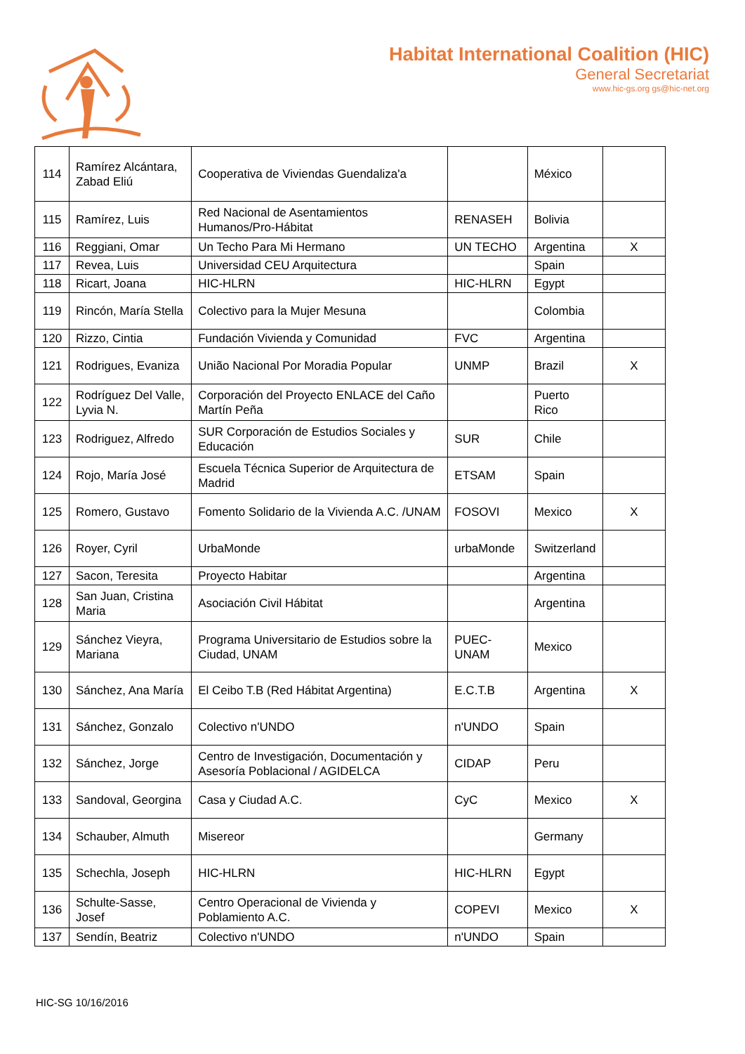Habitat International Coalition (HIC)
General Secretariat
www.hic-gs.org gs@hic-net.org
| 114 | Ramírez Alcántara, Zabad Eliú | Cooperativa de Viviendas Guendaliza'a | | México | |
| 115 | Ramírez, Luis | Red Nacional de Asentamientos Humanos/Pro-Hábitat | RENASEH | Bolivia | |
| 116 | Reggiani, Omar | Un Techo Para Mi Hermano | UN TECHO | Argentina | X |
| 117 | Revea, Luis | Universidad CEU Arquitectura | | Spain | |
| 118 | Ricart, Joana | HIC-HLRN | HIC-HLRN | Egypt | |
| 119 | Rincón, María Stella | Colectivo para la Mujer Mesuna | | Colombia | |
| 120 | Rizzo, Cintia | Fundación Vivienda y Comunidad | FVC | Argentina | |
| 121 | Rodrigues, Evaniza | União Nacional Por Moradia Popular | UNMP | Brazil | X |
| 122 | Rodríguez Del Valle, Lyvia N. | Corporación del Proyecto ENLACE del Caño Martín Peña | | Puerto Rico | |
| 123 | Rodriguez, Alfredo | SUR Corporación de Estudios Sociales y Educación | SUR | Chile | |
| 124 | Rojo, María José | Escuela Técnica Superior de Arquitectura de Madrid | ETSAM | Spain | |
| 125 | Romero, Gustavo | Fomento Solidario de la Vivienda A.C. /UNAM | FOSOVI | Mexico | X |
| 126 | Royer, Cyril | UrbaMonde | urbaMonde | Switzerland | |
| 127 | Sacon, Teresita | Proyecto Habitar | | Argentina | |
| 128 | San Juan, Cristina Maria | Asociación Civil Hábitat | | Argentina | |
| 129 | Sánchez Vieyra, Mariana | Programa Universitario de Estudios sobre la Ciudad, UNAM | PUEC-UNAM | Mexico | |
| 130 | Sánchez, Ana María | El Ceibo T.B (Red Hábitat Argentina) | E.C.T.B | Argentina | X |
| 131 | Sánchez, Gonzalo | Colectivo n'UNDO | n'UNDO | Spain | |
| 132 | Sánchez, Jorge | Centro de Investigación, Documentación y Asesoría Poblacional / AGIDELCA | CIDAP | Peru | |
| 133 | Sandoval, Georgina | Casa y Ciudad A.C. | CyC | Mexico | X |
| 134 | Schauber, Almuth | Misereor | | Germany | |
| 135 | Schechla, Joseph | HIC-HLRN | HIC-HLRN | Egypt | |
| 136 | Schulte-Sasse, Josef | Centro Operacional de Vivienda y Poblamiento A.C. | COPEVI | Mexico | X |
| 137 | Sendín, Beatriz | Colectivo n'UNDO | n'UNDO | Spain | |
HIC-SG 10/16/2016